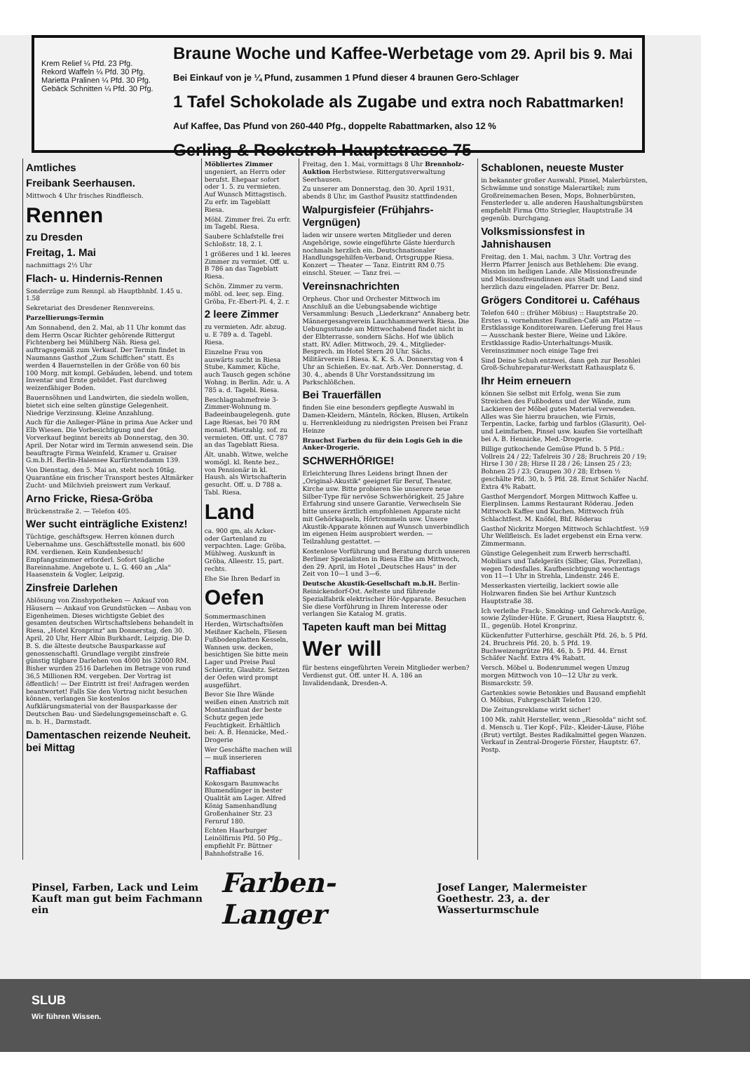Krem Relief ¼ Pfd. 23 Pfg.
Rekord Waffeln ¼ Pfd. 30 Pfg.
Marietta Pralinen ¼ Pfd. 30 Pfg.
Gebäck Schnitten ¼ Pfd. 30 Pfg.
Braune Woche und Kaffee-Werbetage vom 29. April bis 9. Mai
Bei Einkauf von je ¼ Pfund, zusammen 1 Pfund dieser 4 braunen Gero-Schlager
1 Tafel Schokolade als Zugabe und extra noch Rabattmarken!
Auf Kaffee, Das Pfund von 260-440 Pfg., doppelte Rabattmarken, also 12 %
Gerling & Rockstroh Hauptstrasse 75
Amtliches
Freibank Seerhausen.
Mittwoch 4 Uhr frisches Rindfleisch.
Rennen
zu Dresden
Freitag, 1. Mai
nachmittags 2½ Uhr
Flach- u. Hindernis-Rennen
Sonderzüge zum Rennpl. ab Hauptbhnbf. 1.45 u. 1.58
Sekretariat des Dresdener Rennvereins.
Parzellierungs-Termin
Am Sonnabend, den 2. Mai, ab 11 Uhr kommt das dem Herrn Oscar Richter gehörende Rittergut Fichtenberg bei Mühlberg Näh. Riesa gel. auftragsgemäß zum Verkauf. Der Termin findet in Naumanns Gasthof „Zum Schiffchen" statt. Es werden 4 Bauernstellen in der Größe von 60 bis 100 Morg. mit kompl. Gebäuden, lebend. und totem Inventar und Ernte gebildet. Fast durchweg weizenfähiger Boden.
Bauernsöhnen und Landwirten, die siedeln wollen, bietet sich eine selten günstige Gelegenheit. Niedrige Verzinsung. Kleine Anzahlung.
Auch für die Anlieger-Pläne in prima Aue Acker und Elb Wiesen. Die Vorbesichtigung und der Vorverkauf beginnt bereits ab Donnerstag, den 30. April. Der Notar wird im Termin anwesend sein. Die beauftragte Firma Weinfeld, Kramer u. Graiser G.m.b.H. Berlin-Halensee Kurfürstendamm 139.
Von Dienstag, den 5. Mai an, steht noch 10täg. Quarantäne ein frischer Transport bestes Altmärker Zucht- und Milchvieh preiswert zum Verkauf.
Arno Fricke, Riesa-Gröba
Brückenstraße 2. — Telefon 405.
Wer sucht einträgliche Existenz!
Tüchtige, geschäftsgew. Herren können durch Uebernahme uns. Geschäftsstelle monatl. bis 600 RM. verdienen. Kein Kundenbesuch! Empfangszimmer erforderl. Sofort tägliche Bareinnahme. Angebote u. L. G. 460 an „Ala" Haasenstein & Vogler, Leipzig.
Zinsfreie Darlehen
Ablösung von Zinshypotheken — Ankauf von Häusern — Ankauf von Grundstücken — Anbau von Eigenheimen. Dieses wichtigste Gebiet des gesamten deutschen Wirtschaftslebens behandelt in Riesa, „Hotel Kronprinz" am Donnerstag, den 30. April, 20 Uhr, Herr Albin Burkhardt, Leipzig. Die D. B. S. die älteste deutsche Bausparkasse auf genossenschaftl. Grundlage vergibt zinsfreie günstig tilgbare Darlehen von 4000 bis 32000 RM. Bisher wurden 2516 Darlehen im Betrage von rund 36,5 Millionen RM. vergeben. Der Vortrag ist öffentlich! — Der Eintritt ist frei! Anfragen werden beantwortet! Falls Sie den Vortrag nicht besuchen können, verlangen Sie kostenlos Aufklärungsmaterial von der Bausparkasse der Deutschen Bau- und Siedelungsgemeinschaft e. G. m. b. H., Darmstadt.
Damentaschen reizende Neuheit. bei Mittag
Möbliertes Zimmer ungeniert, an Herrn oder berufst. Ehepaar sofort oder 1. 5. zu vermieten. Auf Wunsch Mittagstisch. Zu erfr. im Tageblatt Riesa.
Möbl. Zimmer frei. Zu erfr. im Tagebl. Riesa.
Saubere Schlafstelle frei Schloßstr. 18, 2. l.
1 größeres und 1 kl. leeres Zimmer zu vermiet. Off. u. B 786 an das Tageblatt Riesa.
Schön. Zimmer zu verm. möbl. od. leer, sep. Eing. Gröba, Fr.-Ebert-Pl. 4, 2. r.
2 leere Zimmer
zu vermieten. Adr. abzug. u. E 789 a. d. Tagebl. Riesa.
Einzelne Frau von auswärts sucht in Riesa Stube, Kammer, Küche, auch Tausch gegen schöne Wohng. in Berlin. Adr. u. A 785 a. d. Tagebl. Riesa.
Beschlagnahmefreie 3-Zimmer-Wohnung m. Badeeinbaugelegenh. gute Lage Riesas, bei 70 RM monatl. Mietzahlg. sof. zu vermieten. Off. unt. C 787 an das Tageblatt Riesa.
Ält. unabh. Witwe, welche womögl. kl. Rente bez., von Pensionär in kl. Haush. als Wirtschafterin gesucht. Off. u. D 788 a. Tabl. Riesa.
Land
ca. 900 qm, als Acker- oder Gartenland zu verpachten. Lage: Gröba, Mühlweg. Auskunft in Gröba, Alleestr. 15, part. rechts.
Ehe Sie Ihren Bedarf in
Oefen
Sommermaschinen Herden, Wirtschaftsöfen Meißner Kacheln, Fliesen Fußbodenplatten Kesseln, Wannen usw. decken, besichtigen Sie bitte mein Lager und Preise Paul Schieritz, Glaubitz. Setzen der Oefen wird prompt ausgeführt.
Bevor Sie Ihre Wände weißen einen Anstrich mit Montaninfluat der beste Schutz gegen jede Feuchtigkeit. Erhältlich bei: A. B. Hennicke, Med.-Drogerie
Wer Geschäfte machen will — muß inserieren
Raffiabast
Kokosgarn Baumwachs Blumendünger in bester Qualität am Lager. Alfred König Samenhandlung Großenhainer Str. 23 Fernruf 180.
Echten Haarburger Leinölfirnis Pfd. 50 Pfg., empfiehlt Fr. Büttner Bahnhofstraße 16.
Freitag, den 1. Mai, vormittags 8 Uhr Brennholz-Auktion Herbstwiese. Rittergutsverwaltung Seerhausen.
Zu unserer am Donnerstag, den 30. April 1931, abends 8 Uhr, im Gasthof Pausitz stattfindenden
Walpurgisfeier (Frühjahrs-Vergnügen)
laden wir unsere werten Mitglieder und deren Angehörige, sowie eingeführte Gäste hierdurch nochmals herzlich ein. Deutschnationaler Handlungsgehilfen-Verband, Ortsgruppe Riesa. Konzert — Theater — Tanz. Eintritt RM 0.75 einschl. Steuer. — Tanz frei. —
Vereinsnachrichten
Orpheus. Chor und Orchester Mittwoch im Anschluß an die Uebungsabende wichtige Versammlung: Besuch „Liederkranz" Annaberg betr. Männergesangverein Lauchhammerwerk Riesa. Die Uebungsstunde am Mittwochabend findet nicht in der Elbterrasse, sondern Sächs. Hof wie üblich statt. RV. Adler. Mittwoch, 29. 4., Mitglieder-Besprech. im Hotel Stern 20 Uhr. Sächs. Militärverein I Riesa. K. K. S. A. Donnerstag von 4 Uhr an Schießen. Ev.-nat. Arb.-Ver. Donnerstag, d. 30. 4., abends 8 Uhr Vorstandssitzung im Parkschlößchen.
Bei Trauerfällen
finden Sie eine besonders gepflegte Auswahl in Damen-Kleidern, Mänteln, Röcken, Blusen, Artikeln u. Herrenkleidung zu niedrigsten Preisen bei Franz Heinze
Brauchst Farben du für dein Logis Geh in die Anker-Drogerie.
SCHWERHÖRIGE!
Erleichterung Ihres Leidens bringt Ihnen der „Original-Akustik" geeignet für Beruf, Theater, Kirche usw. Bitte probieren Sie unserere neue Silber-Type für nervöse Schwerhörigkeit. 25 Jahre Erfahrung sind unsere Garantie. Verwechseln Sie bitte unsere ärztlich empfohlenen Apparate nicht mit Gehörkapseln, Hörtrommeln usw. Unsere Akustik-Apparate können auf Wunsch unverbindlich im eigenen Heim ausprobiert werden. — Teilzahlung gestattet. —
Kostenlose Vorführung und Beratung durch unseren Berliner Spezialisten in Riesa Elbe am Mittwoch, den 29. April, im Hotel „Deutsches Haus" in der Zeit von 10—1 und 3—6.
Deutsche Akustik-Gesellschaft m.b.H. Berlin-Reinickendorf-Ost. Aelteste und führende Spezialfabrik elektrischer Hör-Apparate. Besuchen Sie diese Vorführung in Ihrem Interesse oder verlangen Sie Katalog M. gratis.
Tapeten kauft man bei Mittag
Wer will
für bestens eingeführten Verein Mitglieder werben? Verdienst gut. Off. unter H. A. 186 an Invalidendank, Dresden-A.
Schablonen, neueste Muster
in bekannter großer Auswahl, Pinsel, Malerbürsten, Schwämme und sonstige Malerartikel; zum Großreinemachen Besen, Mops, Bohnerbürsten, Fensterleder u. alle anderen Haushaltungsbürsten empfiehlt Firma Otto Striegler, Hauptstraße 34 gegenüb. Durchgang.
Volksmissionsfest in Jahnishausen
Freitag, den 1. Mai, nachm. 3 Uhr. Vortrag des Herrn Pfarrer Jenisch aus Bethlehem: Die evang. Mission im heiligen Lande. Alle Missionsfreunde und Missionsfreundinnen aus Stadt und Land sind herzlich dazu eingeladen. Pfarrer Dr. Benz.
Grögers Conditorei u. Caféhaus
Telefon 640 :: (früher Möbius) :: Hauptstraße 20. Erstes u. vornehmstes Familien-Café am Platze — Erstklassige Konditoreiwaren. Lieferung frei Haus — Ausschank bester Biere, Weine und Liköre. Erstklassige Radio-Unterhaltungs-Musik. Vereinszimmer noch einige Tage frei
Sind Deine Schuh entzwei, dann geh zur Besohlei Groß-Schuhreparatur-Werkstatt Rathausplatz 6.
Ihr Heim erneuern
können Sie selbst mit Erfolg, wenn Sie zum Streichen des Fußbodens und der Wände, zum Lackieren der Möbel gutes Material verwenden. Alles was Sie hierzu brauchen, wie Firnis, Terpentin, Lacke, farbig und farblos (Glasurit), Oel- und Leimfarben, Pinsel usw. kaufen Sie vorteilhaft bei A. B. Hennicke, Med.-Drogerie.
Billige gutkochende Gemüse Pfund b. 5 Pfd.: Vollreis 24 / 22; Tafelreis 30 / 28; Bruchreis 20 / 19; Hirse I 30 / 28; Hirse II 28 / 26; Linsen 25 / 23; Bohnen 25 / 23; Graupen 30 / 28; Erbsen ½ geschälte Pfd. 30, b. 5 Pfd. 28. Ernst Schäfer Nachf. Extra 4% Rabatt.
Gasthof Mergendorf. Morgen Mittwoch Kaffee u. Eierplinsen. Lamms Restaurant Röderau. Jeden Mittwoch Kaffee und Kuchen. Mittwoch früh Schlachtfest. M. Knöfel, Bhf. Röderau
Gasthof Nickritz Morgen Mittwoch Schlachtfest. ½9 Uhr Wellfleisch. Es ladet ergebenst ein Erna verw. Zimmermann.
Günstige Gelegenheit zum Erwerb herrschaftl. Mobiliars und Tafelgeräts (Silber, Glas, Porzellan), wegen Todesfalles. Kaufbesichtigung wochentags von 11—1 Uhr in Strehla, Lindenstr. 246 E.
Messerkasten vierteilig, lackiert sowie alle Holzwaren finden Sie bei Arthur Kuntzsch Hauptstraße 38.
Ich verleihe Frack-, Smoking- und Gehrock-Anzüge, sowie Zylinder-Hüte. F. Grunert, Riesa Hauptstr. 6, II., gegenüb. Hotel Kronprinz.
Kückenfutter Futterhirse, geschält Pfd. 26, b. 5 Pfd. 24. Bruchreis Pfd. 20, b. 5 Pfd. 19. Buchweizengrütze Pfd. 46, b. 5 Pfd. 44. Ernst Schäfer Nachf. Extra 4% Rabatt.
Versch. Möbel u. Bodenrummel wegen Umzug morgen Mittwoch von 10—12 Uhr zu verk. Bismarckstr. 59.
Gartenkies sowie Betonkies und Bausand empfiehlt O. Möbius, Fuhrgeschäft Telefon 120.
Die Zeitungsreklame wirkt sicher!
100 Mk. zahlt Hersteller, wenn „Riesolda" nicht sof. d. Mensch u. Tier Kopf-, Filz-, Kleider-Läuse, Flöhe (Brut) vertilgt. Bestes Radikalmittel gegen Wanzen. Verkauf in Zentral-Drogerie Förster, Hauptstr. 67. Postp.
Pinsel, Farben, Lack und Leim
Kauft man gut beim Fachmann ein Farben-Langer Josef Langer, Malermeister
Goethestr. 23, a. der Wasserturmschule
SLUB
Wir führen Wissen.